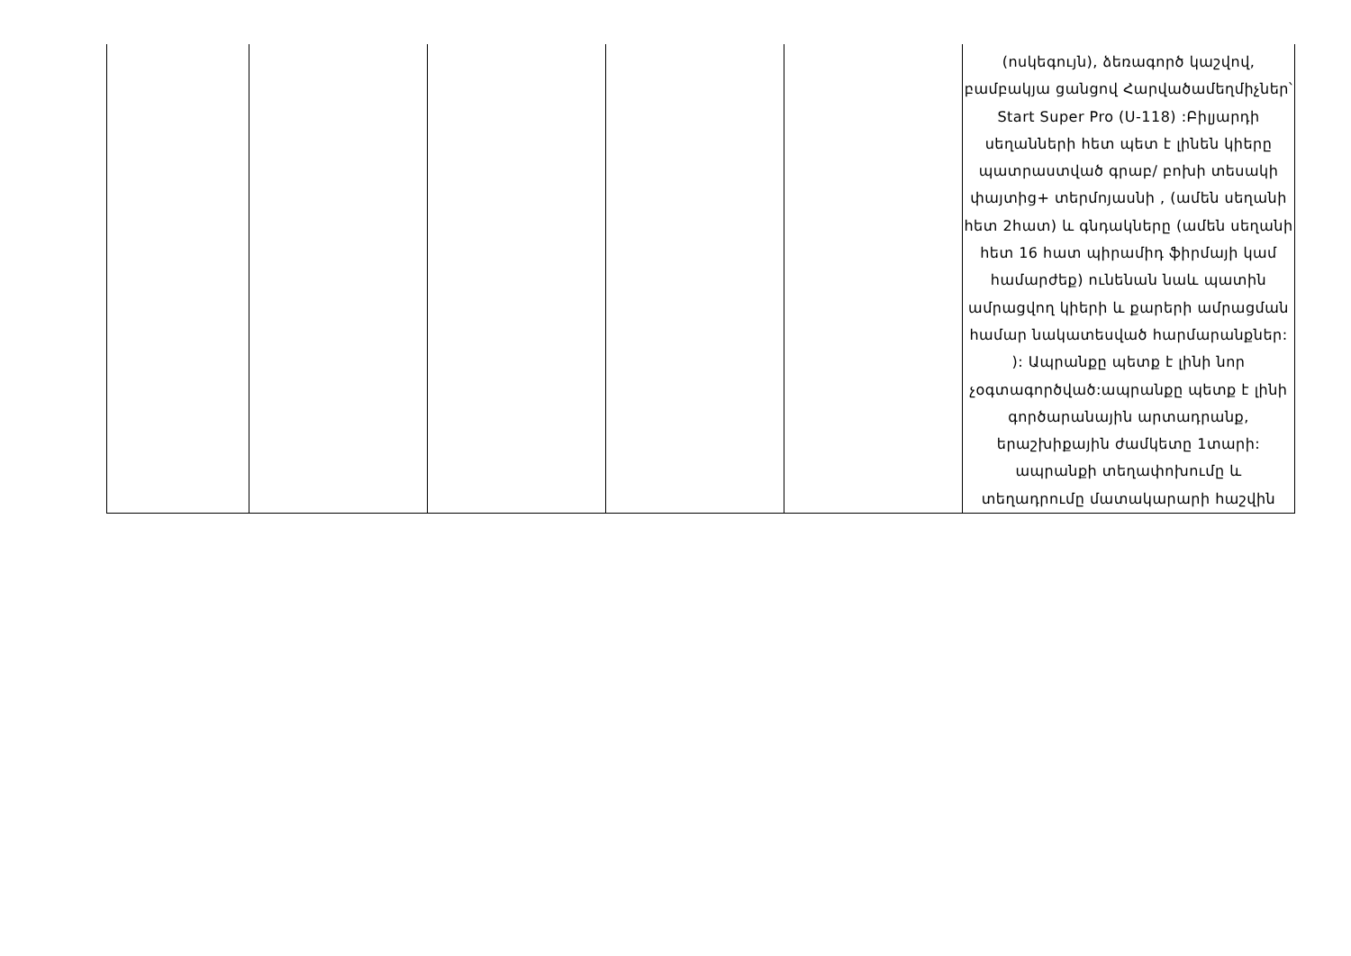| | | | | | (ոսկեգույն), ձեռագործ կաշվով, բամբակյա ցանցով Հարվածամեղմիչներ՝ Start Super Pro (U-118) :Բիլյարդի սեղանների հետ պետ է լինեն կիերը պատրաստված գրաբ/ բոխի տեսակի փայտից+ տերմոյասնի , (ամեն սեղանի հետ 2հատ) և գնդակները (ամեն սեղանի հետ 16 հատ պիրամիդ ֆիրմայի կամ համարժեք) ունենան նաև պատին ամրացվող կիերի և քարերի ամրացման համար նակատեսված հարմարանքներ: ): Ապրանքը պետք է լինի նոր չօգտագործված:ապրանքը պետք է լինի գործարանային արտադրանք, երաշխիքային ժամկետը 1տարի: ապրանքի տեղափոխումը և տեղադրումը մատակարարի հաշվին |